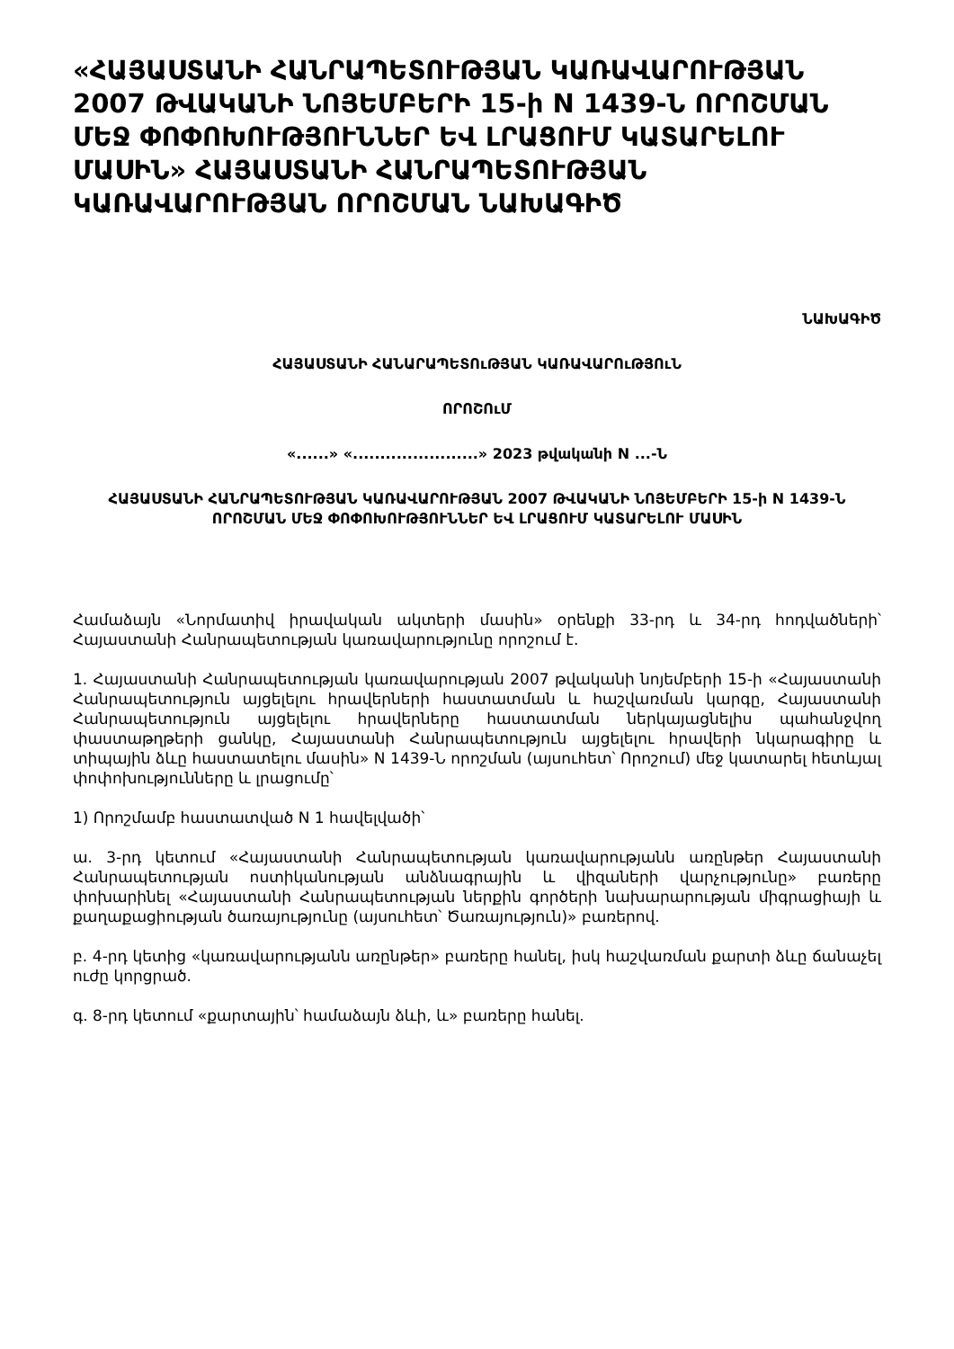«ՀԱՅԱՍՏԱՆԻ ՀԱՆՐԱՊԵՏՈՒԹՅԱՆ ԿԱՌԱՎԱՐՈՒԹՅԱՆ 2007 ԹՎԱԿԱՆԻ ՆՈՅԵՄԲԵՐԻ 15-ի N 1439-Ն ՈՐՈՇՄԱՆ ՄԵՋ ՓՈՓՈԽՈՒԹՅՈՒՆՆԵՐ ԵՎ ԼՐԱՑՈՒՄ ԿԱՏԱՐԵԼՈՒ ՄԱՍԻՆ» ՀԱՅԱՍՏԱՆԻ ՀԱՆՐԱՊԵՏՈՒԹՅԱՆ ԿԱՌԱՎԱՐՈՒԹՅԱՆ ՈՐՈՇՄԱՆ ՆԱԽԱԳԻԾ
ՆԱԽԱԳԻԾ
ՀԱՅԱՍՏԱՆԻ ՀԱՆԱՐԱՊԵՏՈւԹՅԱՆ ԿԱՌԱՎԱՐՈւԹՅՈւՆ
ՈՐՈՇՈւՄ
«......» «.......................» 2023 թվականի N ...-Ն
ՀԱՅԱՍՏԱՆԻ ՀԱՆՐԱՊԵՏՈՒԹՅԱՆ ԿԱՌԱՎԱՐՈՒԹՅԱՆ 2007 ԹՎԱԿԱՆԻ ՆՈՅԵՄԲԵՐԻ 15-ի N 1439-Ն ՈՐՈՇՄԱՆ ՄԵՋ ՓՈՓՈԽՈՒԹՅՈՒՆՆԵՐ ԵՎ ԼՐԱՑՈՒՄ ԿԱՏԱՐԵԼՈՒ ՄԱՍԻՆ
Համաձայն «Նորմատիվ իրավական ակտերի մասին» օրենքի 33-րդ և 34-րդ հոդվածների՝ Հայաստանի Հանրապետության կառավարությունը որոշում է.
1. Հայաստանի Հանրապետության կառավարության 2007 թվականի նոյեմբերի 15-ի «Հայաստանի Հանրապետություն այցելելու հրավերների հաստատման և հաշվառման կարգը, Հայաստանի Հանրապետություն այցելելու հրավերները հաստատման ներկայացնելիս պահանջվող փաստաթղթերի ցանկը, Հայաստանի Հանրապետություն այցելելու հրավերի նկարագիրը և տիպային ձևը հաստատելու մասին» N 1439-Ն որոշման (այսուհետ՝ Որոշում) մեջ կատարել հետևյալ փոփոխությունները և լրացումը՝
1) Որոշմամբ հաստատված N 1 հավելվածի՝
ա. 3-րդ կետում «Հայաստանի Հանրապետության կառավարությանն առընթեր Հայաստանի Հանրապետության ոստիկանության անձնագրային և վիզաների վարչությունը» բառերը փոխարինել «Հայաստանի Հանրապետության ներքին գործերի նախարարության միգրացիայի և քաղաքացիության ծառայությունը (այսուհետ՝ Ծառայություն)» բառերով.
բ. 4-րդ կետից «կառավարությանն առընթեր» բառերը հանել, իսկ հաշվառման քարտի ձևը ճանաչել ուժը կորցրած.
գ. 8-րդ կետում «քարտային՝ համաձայն ձևի, և» բառերը հանել.